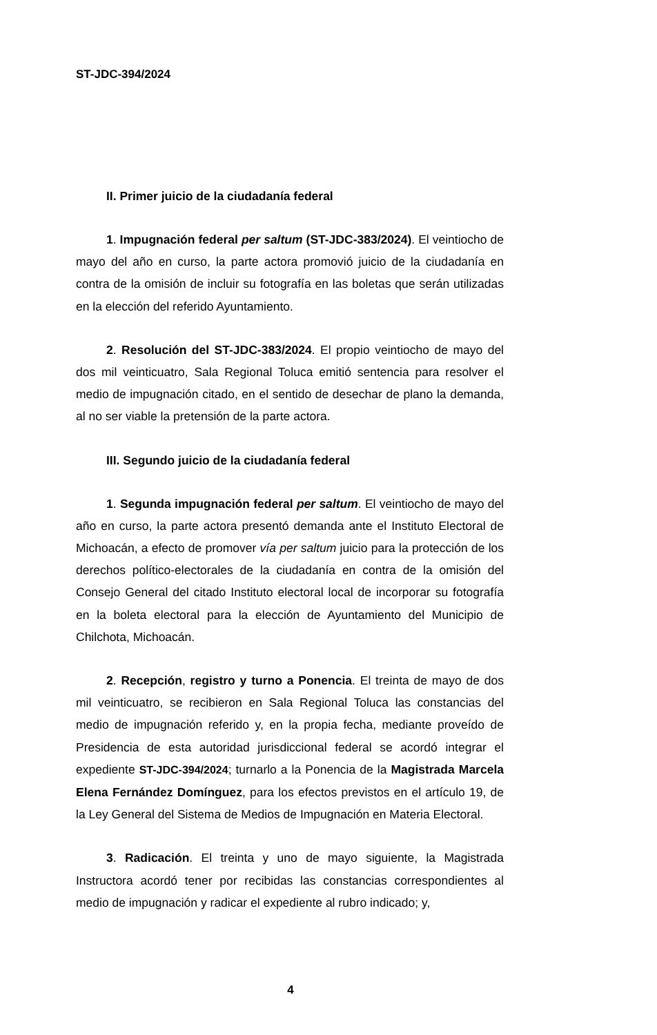ST-JDC-394/2024
II. Primer juicio de la ciudadanía federal
1. Impugnación federal per saltum (ST-JDC-383/2024). El veintiocho de mayo del año en curso, la parte actora promovió juicio de la ciudadanía en contra de la omisión de incluir su fotografía en las boletas que serán utilizadas en la elección del referido Ayuntamiento.
2. Resolución del ST-JDC-383/2024. El propio veintiocho de mayo del dos mil veinticuatro, Sala Regional Toluca emitió sentencia para resolver el medio de impugnación citado, en el sentido de desechar de plano la demanda, al no ser viable la pretensión de la parte actora.
III. Segundo juicio de la ciudadanía federal
1. Segunda impugnación federal per saltum. El veintiocho de mayo del año en curso, la parte actora presentó demanda ante el Instituto Electoral de Michoacán, a efecto de promover vía per saltum juicio para la protección de los derechos político-electorales de la ciudadanía en contra de la omisión del Consejo General del citado Instituto electoral local de incorporar su fotografía en la boleta electoral para la elección de Ayuntamiento del Municipio de Chilchota, Michoacán.
2. Recepción, registro y turno a Ponencia. El treinta de mayo de dos mil veinticuatro, se recibieron en Sala Regional Toluca las constancias del medio de impugnación referido y, en la propia fecha, mediante proveído de Presidencia de esta autoridad jurisdiccional federal se acordó integrar el expediente ST-JDC-394/2024; turnarlo a la Ponencia de la Magistrada Marcela Elena Fernández Domínguez, para los efectos previstos en el artículo 19, de la Ley General del Sistema de Medios de Impugnación en Materia Electoral.
3. Radicación. El treinta y uno de mayo siguiente, la Magistrada Instructora acordó tener por recibidas las constancias correspondientes al medio de impugnación y radicar el expediente al rubro indicado; y,
4